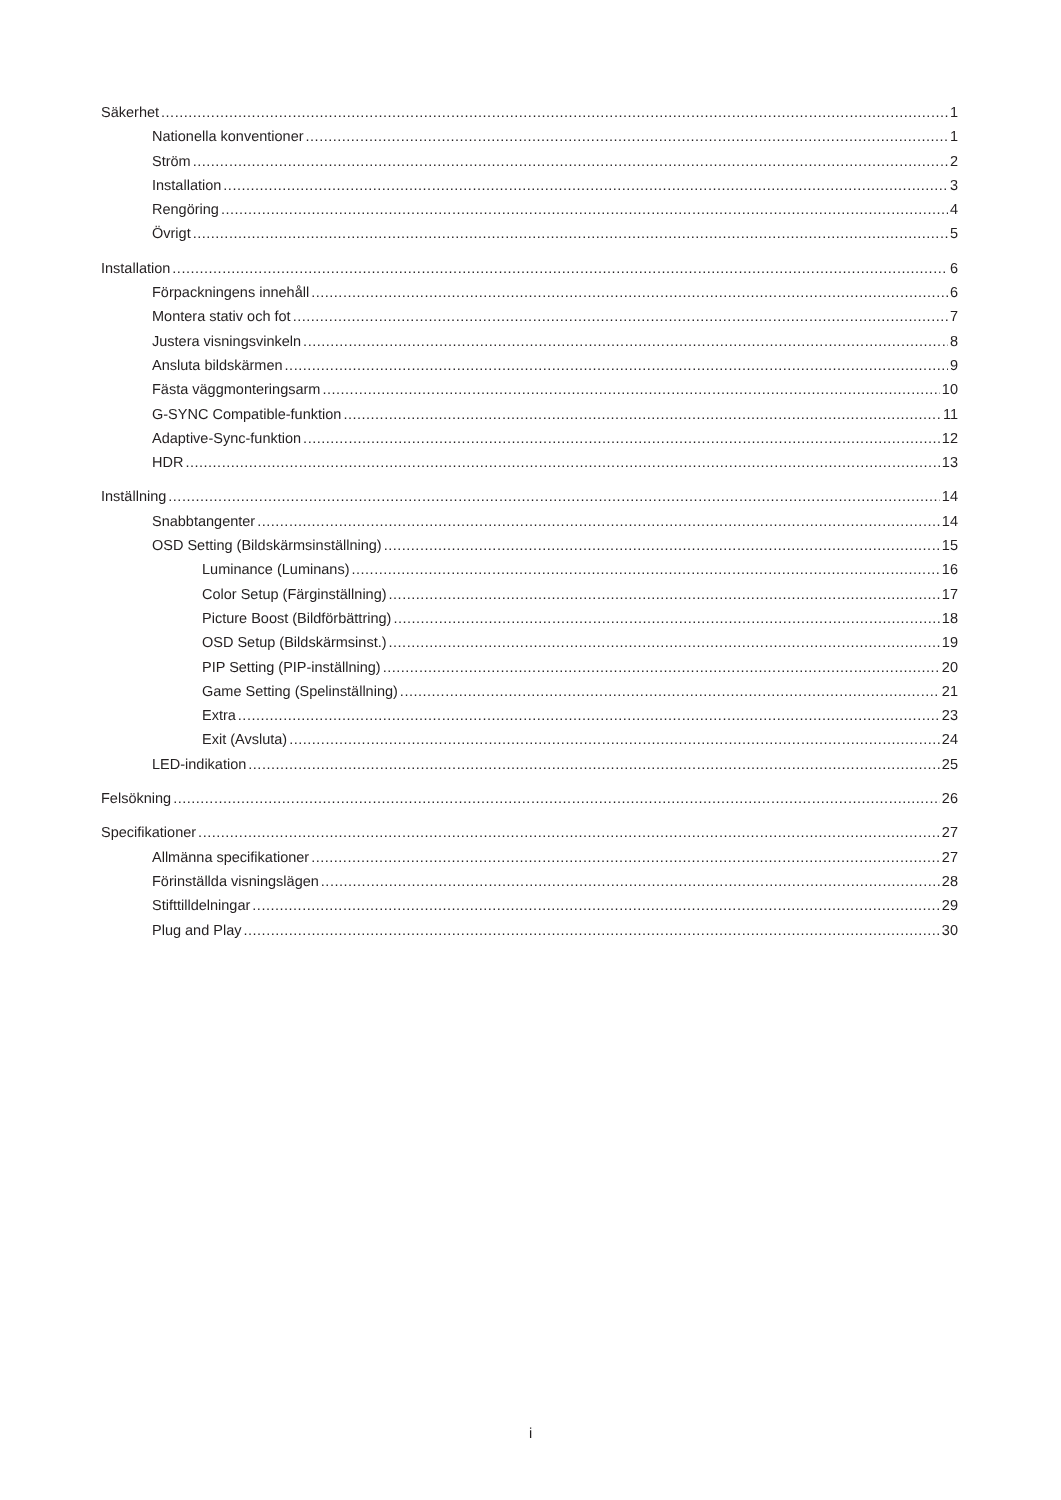Säkerhet 1
Nationella konventioner 1
Ström 2
Installation 3
Rengöring 4
Övrigt 5
Installation 6
Förpackningens innehåll 6
Montera stativ och fot 7
Justera visningsvinkeln 8
Ansluta bildskärmen 9
Fästa väggmonteringsarm 10
G-SYNC Compatible-funktion 11
Adaptive-Sync-funktion 12
HDR 13
Inställning 14
Snabbtangenter 14
OSD Setting (Bildskärmsinställning) 15
Luminance (Luminans) 16
Color Setup (Färginställning) 17
Picture Boost (Bildförbättring) 18
OSD Setup (Bildskärmsinst.) 19
PIP Setting (PIP-inställning) 20
Game Setting (Spelinställning) 21
Extra 23
Exit (Avsluta) 24
LED-indikation 25
Felsökning 26
Specifikationer 27
Allmänna specifikationer 27
Förinställda visningslägen 28
Stifttilldelningar 29
Plug and Play 30
i